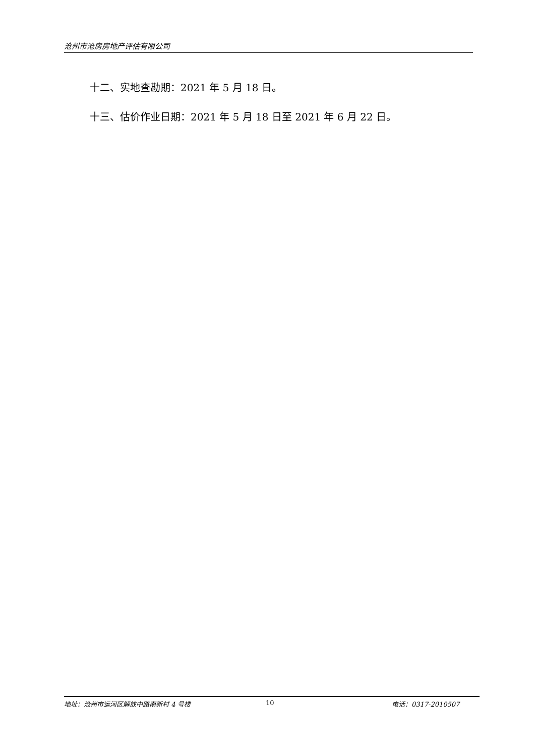沧州市沧房房地产评估有限公司
十二、实地查勘期：2021 年 5 月 18 日。
十三、估价作业日期：2021 年 5 月 18 日至 2021 年 6 月 22 日。
地址：沧州市运河区解放中路南新村 4 号楼 10 电话：0317-2010507